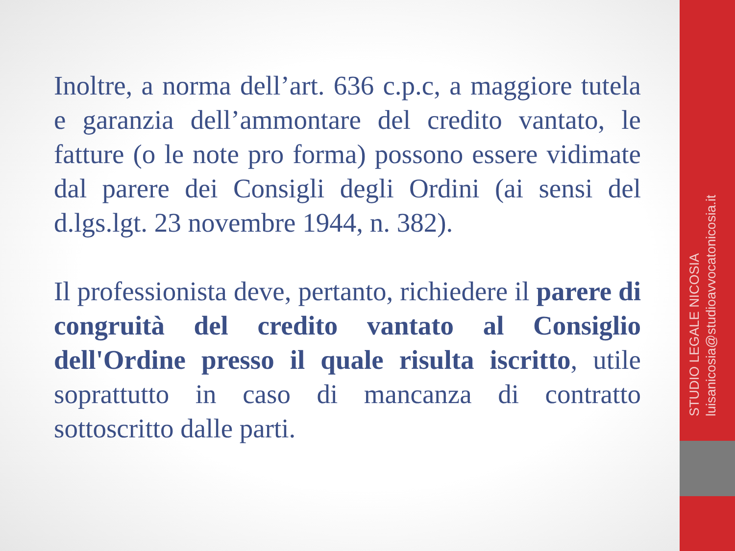Inoltre, a norma dell’art. 636 c.p.c, a maggiore tutela e garanzia dell’ammontare del credito vantato, le fatture (o le note pro forma) possono essere vidimate dal parere dei Consigli degli Ordini (ai sensi del d.lgs.lgt. 23 novembre 1944, n. 382).
Il professionista deve, pertanto, richiedere il parere di congruità del credito vantato al Consiglio dell'Ordine presso il quale risulta iscritto, utile soprattutto in caso di mancanza di contratto sottoscritto dalle parti.
STUDIO LEGALE NICOSIA
luisanicosia@studioavvocatonicosia.it